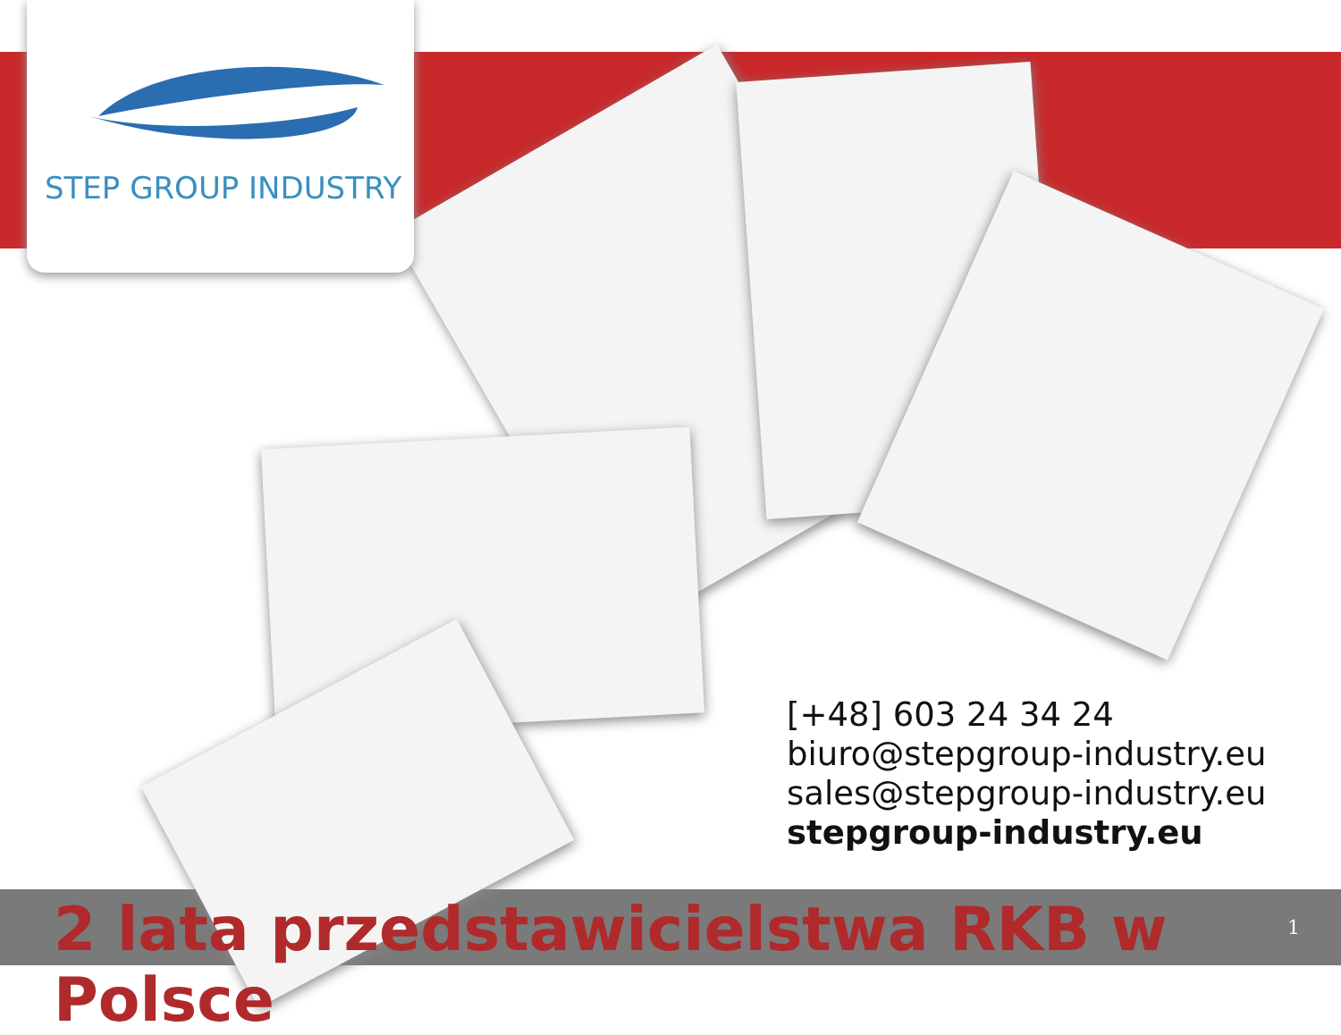STEP GROUP INDUSTRY
[+48] 603 24 34 24
biuro@stepgroup-industry.eu
sales@stepgroup-industry.eu
stepgroup-industry.eu
2 lata przedstawicielstwa RKB w Polsce
1